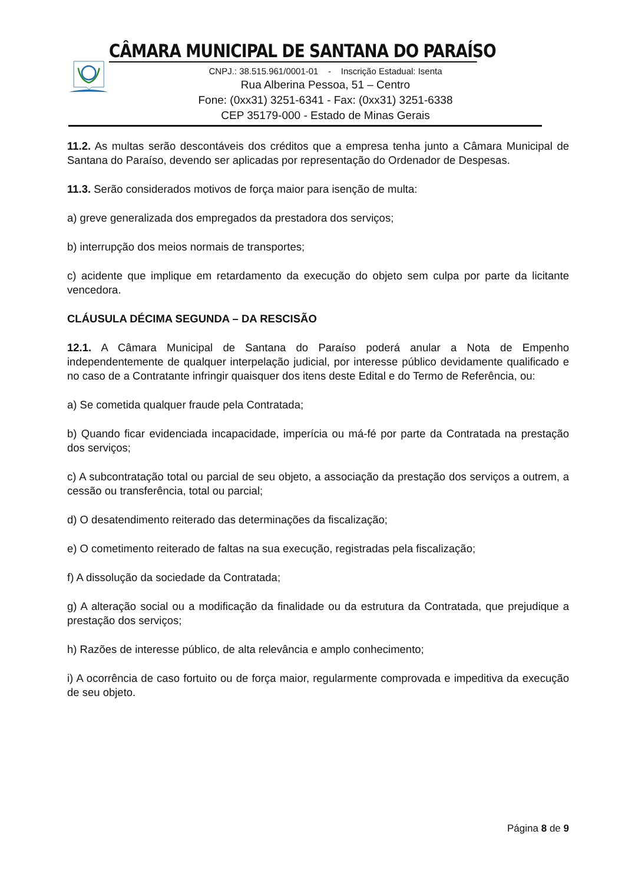CÂMARA MUNICIPAL DE SANTANA DO PARAÍSO
CNPJ.: 38.515.961/0001-01 - Inscrição Estadual: Isenta
Rua Alberina Pessoa, 51 – Centro
Fone: (0xx31) 3251-6341 - Fax: (0xx31) 3251-6338
CEP 35179-000 - Estado de Minas Gerais
11.2. As multas serão descontáveis dos créditos que a empresa tenha junto a Câmara Municipal de Santana do Paraíso, devendo ser aplicadas por representação do Ordenador de Despesas.
11.3. Serão considerados motivos de força maior para isenção de multa:
a) greve generalizada dos empregados da prestadora dos serviços;
b) interrupção dos meios normais de transportes;
c) acidente que implique em retardamento da execução do objeto sem culpa por parte da licitante vencedora.
CLÁUSULA DÉCIMA SEGUNDA – DA RESCISÃO
12.1. A Câmara Municipal de Santana do Paraíso poderá anular a Nota de Empenho independentemente de qualquer interpelação judicial, por interesse público devidamente qualificado e no caso de a Contratante infringir quaisquer dos itens deste Edital e do Termo de Referência, ou:
a) Se cometida qualquer fraude pela Contratada;
b) Quando ficar evidenciada incapacidade, imperícia ou má-fé por parte da Contratada na prestação dos serviços;
c) A subcontratação total ou parcial de seu objeto, a associação da prestação dos serviços a outrem, a cessão ou transferência, total ou parcial;
d) O desatendimento reiterado das determinações da fiscalização;
e) O cometimento reiterado de faltas na sua execução, registradas pela fiscalização;
f) A dissolução da sociedade da Contratada;
g) A alteração social ou a modificação da finalidade ou da estrutura da Contratada, que prejudique a prestação dos serviços;
h) Razões de interesse público, de alta relevância e amplo conhecimento;
i) A ocorrência de caso fortuito ou de força maior, regularmente comprovada e impeditiva da execução de seu objeto.
Página 8 de 9